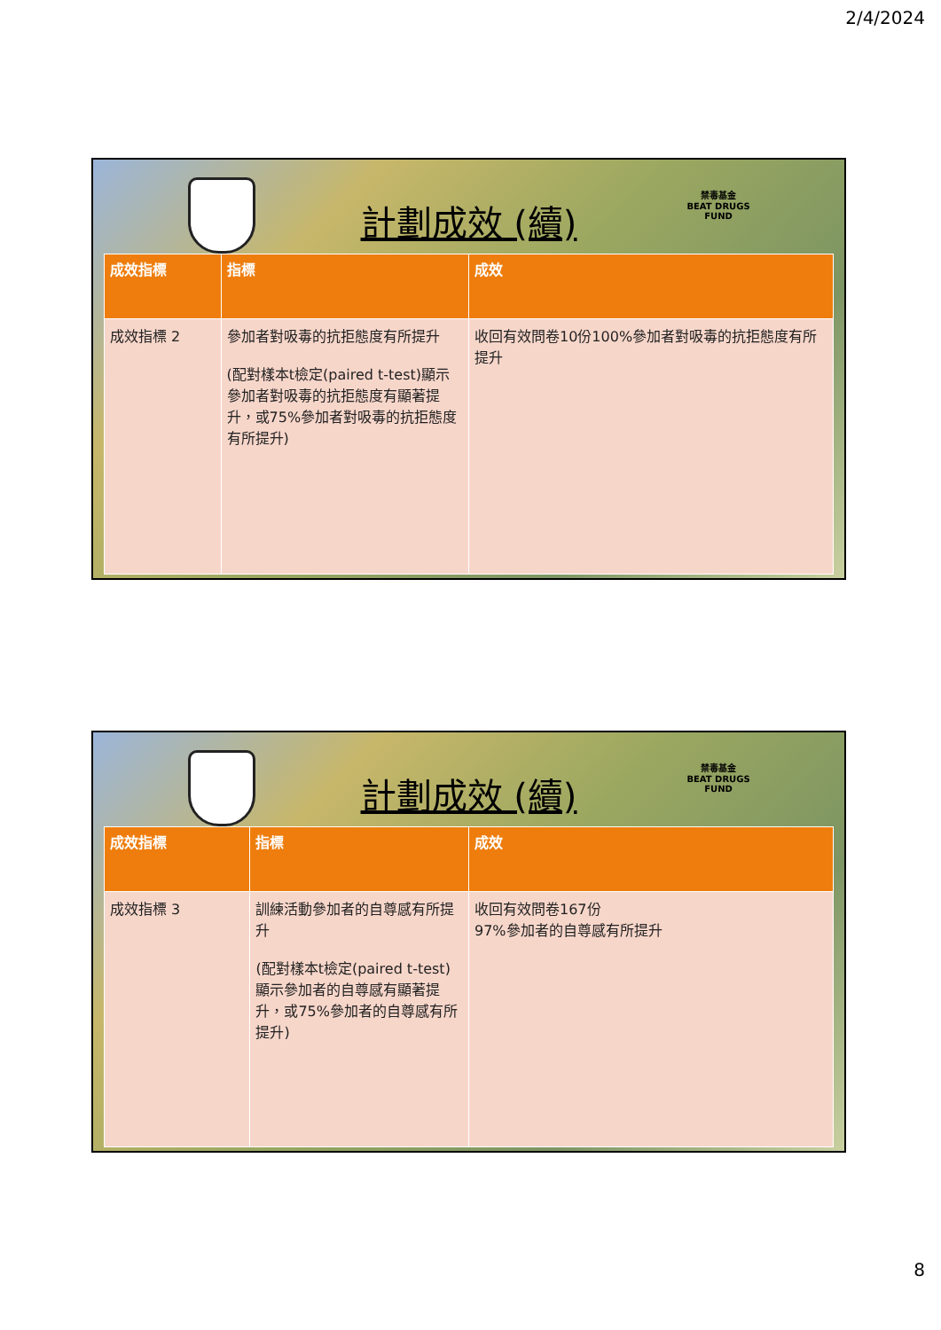2/4/2024
計劃成效 (續)
禁毒基金
BEAT DRUGS
FUND
| 成效指標 | 指標 | 成效 |
| --- | --- | --- |
| 成效指標 2 | 參加者對吸毒的抗拒態度有所提升 (配對樣本t檢定(paired t-test)顯示參加者對吸毒的抗拒態度有顯著提升，或75%參加者對吸毒的抗拒態度有所提升) | 收回有效問卷10份100%參加者對吸毒的抗拒態度有所提升 |
計劃成效 (續)
禁毒基金
BEAT DRUGS
FUND
| 成效指標 | 指標 | 成效 |
| --- | --- | --- |
| 成效指標 3 | 訓練活動參加者的自尊感有所提升 (配對樣本t檢定(paired t-test)顯示參加者的自尊感有顯著提升，或75%參加者的自尊感有所提升) | 收回有效問卷167份 97%參加者的自尊感有所提升 |
8